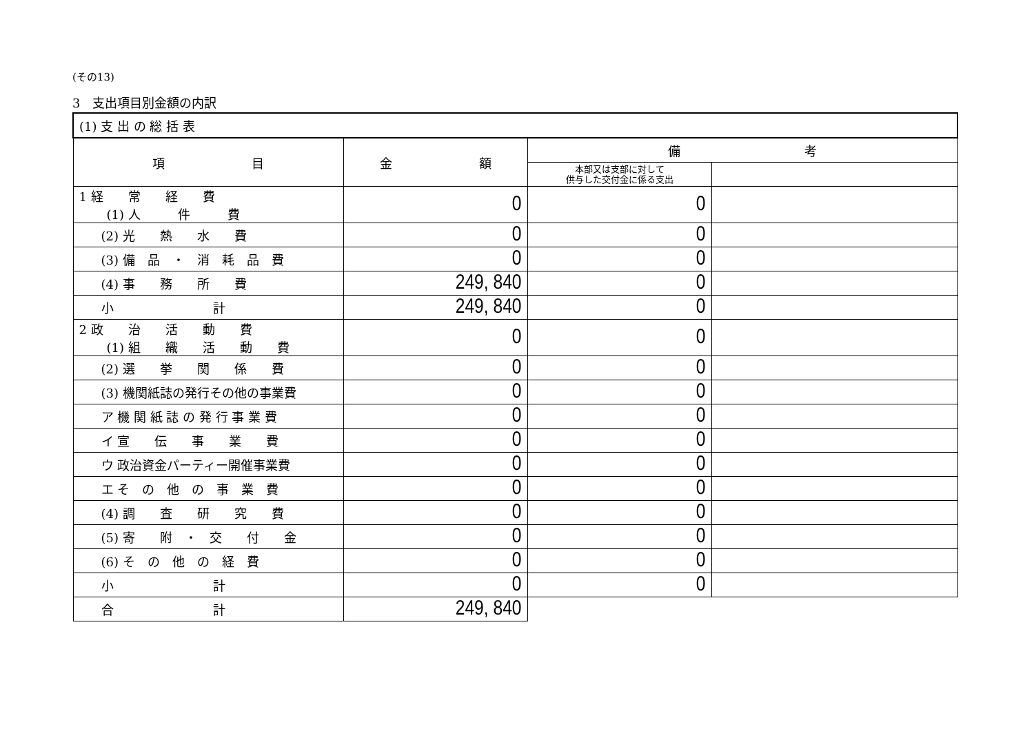(その13)
3　支出項目別金額の内訳
| (1) 支 出 の 総 括 表 | | | |
| 項 目 | 金 額 | 備 考 | |
| | | 本部又は支部に対して 供与した交付金に係る支出 | |
| 1 経 常 経 費 (1) 人 件 費 | 0 | 0 | |
| (2) 光 熱 水 費 | 0 | 0 | |
| (3) 備 品 ・ 消 耗 品 費 | 0 | 0 | |
| (4) 事 務 所 費 | 249, 840 | 0 | |
| 小 計 | 249, 840 | 0 | |
| 2 政 治 活 動 費 (1) 組 織 活 動 費 | 0 | 0 | |
| (2) 選 挙 関 係 費 | 0 | 0 | |
| (3) 機関紙誌の発行その他の事業費 | 0 | 0 | |
| ア 機 関 紙 誌 の 発 行 事 業 費 | 0 | 0 | |
| イ 宣 伝 事 業 費 | 0 | 0 | |
| ウ 政治資金パーティー開催事業費 | 0 | 0 | |
| エ そ の 他 の 事 業 費 | 0 | 0 | |
| (4) 調 査 研 究 費 | 0 | 0 | |
| (5) 寄 附 ・ 交 付 金 | 0 | 0 | |
| (6) そ の 他 の 経 費 | 0 | 0 | |
| 小 計 | 0 | 0 | |
| 合 計 | 249, 840 | | |